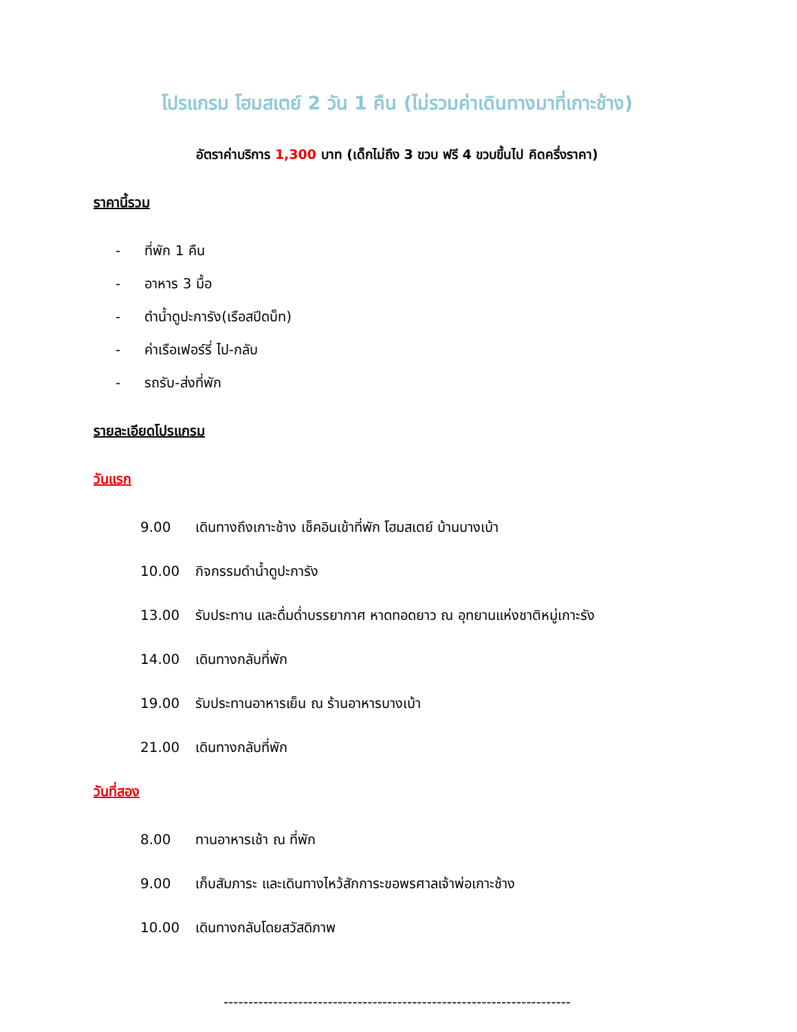โปรแกรม โฮมสเตย์ 2 วัน 1 คืน (ไม่รวมค่าเดินทางมาที่เกาะช้าง)
อัตราค่าบริการ 1,300 บาท (เด็กไม่ถึง 3 ขวบ ฟรี 4 ขวบขึ้นไป คิดครึ่งราคา)
ราคานี้รวม
- ที่พัก 1 คืน
- อาหาร 3 มื้อ
- ดำน้ำดูปะการัง(เรือสปีดบ็ท)
- ค่าเรือเฟอร์รี่ ไป-กลับ
- รถรับ-ส่งที่พัก
รายละเอียดโปรแกรม
วันแรก
9.00 เดินทางถึงเกาะช้าง เช็คอินเข้าที่พัก โฮมสเตย์ บ้านบางเบ้า
10.00 กิจกรรมดำน้ำดูปะการัง
13.00 รับประทาน และดื่มด่ำบรรยากาศ หาดทอดยาว ณ อุทยานแห่งชาติหมู่เกาะรัง
14.00 เดินทางกลับที่พัก
19.00 รับประทานอาหารเย็น ณ ร้านอาหารบางเบ้า
21.00 เดินทางกลับที่พัก
วันที่สอง
8.00 ทานอาหารเช้า ณ ที่พัก
9.00 เก็บสัมภาระ และเดินทางไหว้สักการะขอพรศาลเจ้าพ่อเกาะช้าง
10.00 เดินทางกลับโดยสวัสดิภาพ
----------------------------------------------------------------------